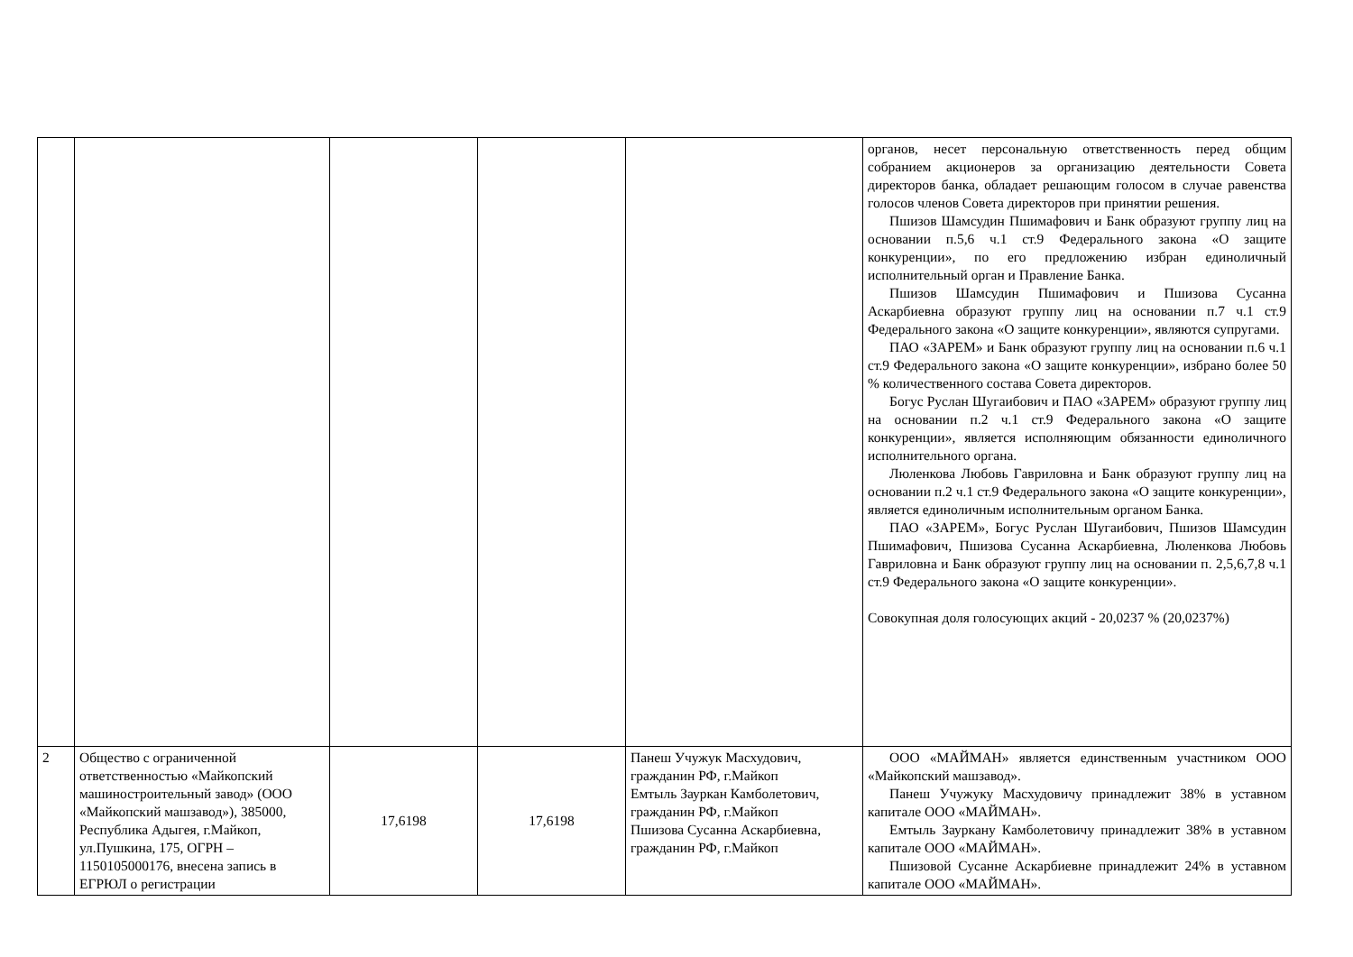| | | | | | органов, несет персональную ответственность перед общим собранием акционеров за организацию деятельности Совета директоров банка, обладает решающим голосом в случае равенства голосов членов Совета директоров при принятии решения. Пшизов Шамсудин Пшимафович и Банк образуют группу лиц на основании п.5,6 ч.1 ст.9 Федерального закона «О защите конкуренции», по его предложению избран единоличный исполнительный орган и Правление Банка. Пшизов Шамсудин Пшимафович и Пшизова Сусанна Аскарбиевна образуют группу лиц на основании п.7 ч.1 ст.9 Федерального закона «О защите конкуренции», являются супругами. ПАО «ЗАРЕМ» и Банк образуют группу лиц на основании п.6 ч.1 ст.9 Федерального закона «О защите конкуренции», избрано более 50 % количественного состава Совета директоров. Богус Руслан Шугаибович и ПАО «ЗАРЕМ» образуют группу лиц на основании п.2 ч.1 ст.9 Федерального закона «О защите конкуренции», является исполняющим обязанности единоличного исполнительного органа. Люленкова Любовь Гавриловна и Банк образуют группу лиц на основании п.2 ч.1 ст.9 Федерального закона «О защите конкуренции», является единоличным исполнительным органом Банка. ПАО «ЗАРЕМ», Богус Руслан Шугаибович, Пшизов Шамсудин Пшимафович, Пшизова Сусанна Аскарбиевна, Люленкова Любовь Гавриловна и Банк образуют группу лиц на основании п. 2,5,6,7,8 ч.1 ст.9 Федерального закона «О защите конкуренции». Совокупная доля голосующих акций - 20,0237 % (20,0237%) |
| 2 | Общество с ограниченной ответственностью «Майкопский машиностроительный завод» (ООО «Майкопский машзавод»), 385000, Республика Адыгея, г.Майкоп, ул.Пушкина, 175, ОГРН – 1150105000176, внесена запись в ЕГРЮЛ о регистрации | 17,6198 | 17,6198 | Панеш Учужук Масхудович, гражданин РФ, г.Майкоп Емтыль Зауркан Камболетович, гражданин РФ, г.Майкоп Пшизова Сусанна Аскарбиевна, гражданин РФ, г.Майкоп | ООО «МАЙМАН» является единственным участником ООО «Майкопский машзавод». Панеш Учужуку Масхудовичу принадлежит 38% в уставном капитале ООО «МАЙМАН». Емтыль Зауркану Камболетовичу принадлежит 38% в уставном капитале ООО «МАЙМАН». Пшизовой Сусанне Аскарбиевне принадлежит 24% в уставном капитале ООО «МАЙМАН». |